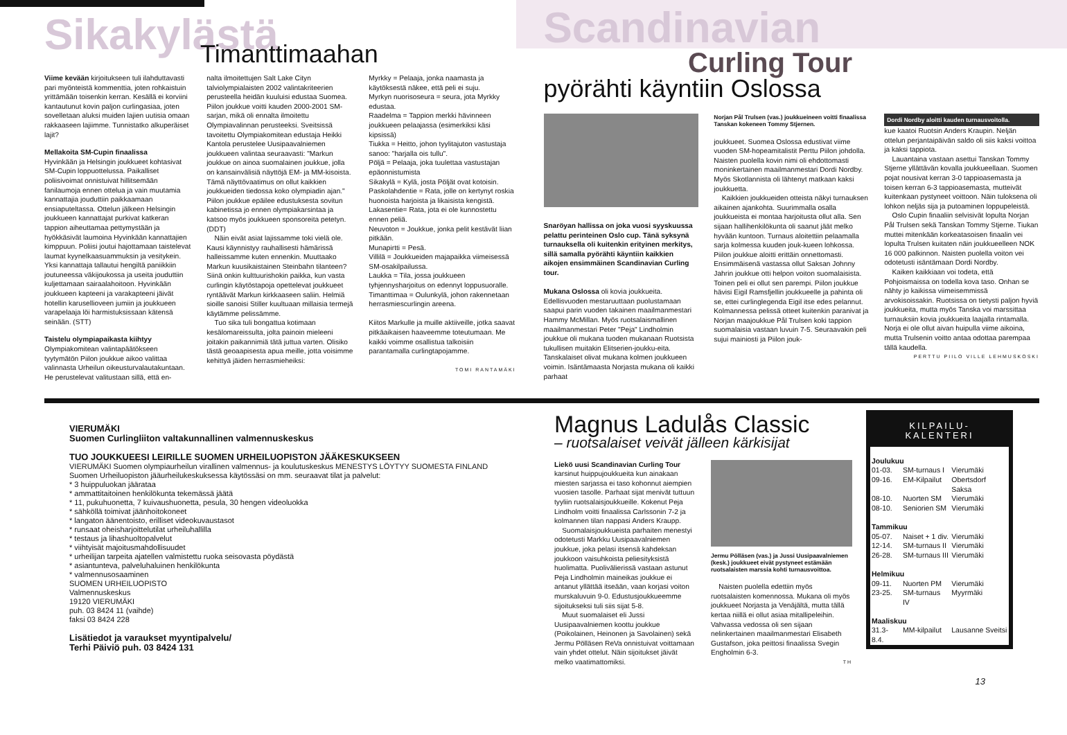Sikakylästä
Timanttimaahan
Viime kevään kirjoitukseen tuli ilahduttavasti pari myönteistä kommenttia, joten rohkaistuin yrittämään toisenkin kerran. Kesällä ei korviini kantautunut kovin paljon curlingasiaa, joten sovelletaan aluksi muiden lajien uutisia omaan rakkaaseen lajiimme. Tunnistatko alkuperäiset lajit?
Mellakoita SM-Cupin finaalissa
Hyvinkään ja Helsingin joukkueet kohtasivat SM-Cupin loppuottelussa. Paikalliset poliisivoimat onnistuivat hillitsemään fanilaumoja ennen ottelua ja vain muutamia kannattajia jouduttiin paikkaamaan ensiaputeltassa. Ottelun jälkeen Helsingin joukkueen kannattajat purkivat katkeran tappion aiheuttamaa pettymystään ja hyökkäsivät laumoina Hyvinkään kannattajien kimppuun. Poliisi joutui hajottamaan taistelevat laumat kyynelkaasuammuksin ja vesitykein. Yksi kannattaja tallautui hengiltä paniikkiin joutuneessa väkijoukossa ja useita jouduttiin kuljettamaan sairaalahoitoon. Hyvinkään joukkueen kapteeni ja varakapteeni jäivät hotellin karusellioveen jumiin ja joukkueen varapelaaja löi harmistuksissaan kätensä seinään. (STT)
Taistelu olympiapaikasta kiihtyy
Olympiakomitean valintapäätökseen tyytymätön Piilon joukkue aikoo valittaa valinnasta Urheilun oikeusturvalautakuntaan. He perustelevat valitustaan sillä, että en-
nalta ilmoitettujen Salt Lake Cityn talviolympialaisten 2002 valintakriteerien perusteella heidän kuuluisi edustaa Suomea. Piilon joukkue voitti kauden 2000-2001 SM-sarjan, mikä oli ennalta ilmoitettu Olympiavalinnan perusteeksi. Sveitsissä tavoitettu Olympiakomitean edustaja Heikki Kantola perustelee Uusipaavalniemen joukkueen valintaa seuraavasti: "Markun joukkue on ainoa suomalainen joukkue, jolla on kansainvälisiä näyttöjä EM- ja MM-kisoista. Tämä näyttövaatimus on ollut kaikkien joukkueiden tiedossa koko olympiadin ajan." Piilon joukkue epäilee edustuksesta sovitun kabinetissa jo ennen olympiakarsintaa ja katsoo myös joukkueen sponsoreita petetyn. (DDT)
Näin eivät asiat lajissamme toki vielä ole. Kausi käynnistyy rauhallisesti hämärissä halleissamme kuten ennenkin. Muuttaako Markun kuusikaistainen Steinbahn tilanteen? Siinä onkin kulttuurishokin paikka, kun vasta curlingin käytöstapoja opettelevat joukkueet ryntäävät Markun kirkkaaseen saliin. Helmiä sioille sanoisi Stiller kuultuaan millaisia termejä käytämme pelissämme.
Tuo sika tuli bongattua kotimaan kesälomareissulta, jolta painoin mieleeni joitakin paikannimiä tätä juttua varten. Olisiko tästä geoaapisesta apua meille, jotta voisimme kehittyä jäiden herrasmieheiksi:
Myrkky = Pelaaja, jonka naamasta ja käytöksestä näkee, että peli ei suju.
Myrkyn nuorisoseura = seura, jota Myrkky edustaa.
Raadelma = Tappion merkki hävinneen joukkueen pelaajassa (esimerkiksi käsi kipsissä)
Tiukka = Heitto, johon tyylitajuton vastustaja sanoo: "harjalla ois tullu".
Pöljä = Pelaaja, joka tuulettaa vastustajan epäonnistumista
Sikakylä = Kylä, josta Pöljät ovat kotoisin.
Paskolahdentie = Rata, jolle on kertynyt roskia huonoista harjoista ja likaisista kengistä.
Lakasentie= Rata, jota ei ole kunnostettu ennen peliä.
Neuvoton = Joukkue, jonka pelit kestävät liian pitkään.
Munapirtti = Pesä.
Villilä = Joukkueiden majapaikka viimeisessä SM-osakilpailussa.
Laukka = Tila, jossa joukkueen tyhjennysharjoitus on edennyt loppusuoralle.
Timanttimaa = Oulunkylä, johon rakennetaan herrasmiescurlingin areena.
Kiitos Markulle ja muille aktiiveille, jotka saavat pitkäaikaisen haaveemme toteutumaan. Me kaikki voimme osallistua talkoisiin parantamalla curlingtapojamme.
TOMI RANTAMÄKI
Scandinavian
Curling Tour
pyörähti käyntiin Oslossa
Snaröyan hallissa on joka vuosi syyskuussa pelattu perinteinen Oslo cup. Tänä syksynä turnauksella oli kuitenkin erityinen merkitys, sillä samalla pyörähti käyntiin kaikkien aikojen ensimmäinen Scandinavian Curling tour.
Mukana Oslossa oli kovia joukkueita. Edellisvuoden mestaruuttaan puolustamaan saapui parin vuoden takainen maailmanmestari Hammy McMillan. Myös ruotsalaismallinen maailmanmestari Peter "Peja" Lindholmin joukkue oli mukana tuoden mukanaan Ruotsista tukullisen muitakin Elitserien-joukku-eita. Tanskalaiset olivat mukana kolmen joukkueen voimin. Isäntämaasta Norjasta mukana oli kaikki parhaat
Norjan Pål Trulsen (vas.) joukkueineen voitti finaalissa Tanskan kokeneen Tommy Stjernen.
joukkueet. Suomea Oslossa edustivat viime vuoden SM-hopeamitalistit Perttu Piilon johdolla. Naisten puolella kovin nimi oli ehdottomasti moninkertainen maailmanmestari Dordi Nordby. Myös Skotlannista oli lähtenyt matkaan kaksi joukkuetta.
Kaikkien joukkueiden otteista näkyi turnauksen aikainen ajankohta. Suurimmalla osalla joukkueista ei montaa harjoitusta ollut alla. Sen sijaan hallihenkilökunta oli saanut jäät melko hyvään kuntoon. Turnaus aloitettiin pelaamalla sarja kolmessa kuuden jouk-kueen lohkossa. Piilon joukkue aloitti erittäin onnettomasti. Ensimmäisenä vastassa ollut Saksan Johnny Jahrin joukkue otti helpon voiton suomalaisista. Toinen peli ei ollut sen parempi. Piilon joukkue hävisi Eigil Ramsfjellin joukkueelle ja pahinta oli se, ettei curlinglegenda Eigil itse edes pelannut. Kolmannessa pelissä otteet kuitenkin paranivat ja Norjan maajoukkue Pål Trulsen koki tappion suomalaisia vastaan luvuin 7-5. Seuraavakin peli sujui mainiosti ja Piilon jouk-
Dordi Nordby aloitti kauden turnausvoitolla.
kue kaatoi Ruotsin Anders Kraupin. Neljän ottelun perjantaipäivän saldo oli siis kaksi voittoa ja kaksi tappiota.
Lauantaina vastaan asettui Tanskan Tommy Stjerne yllättävän kovalla joukkueellaan. Suomen pojat nousivat kerran 3-0 tappioasemasta ja toisen kerran 6-3 tappioasemasta, mutteivät kuitenkaan pystyneet voittoon. Näin tuloksena oli lohkon neljäs sija ja putoaminen loppupeleistä.
Oslo Cupin finaaliin selvisivät lopulta Norjan Pål Trulsen sekä Tanskan Tommy Stjerne. Tiukan muttei mitenkään korkeatasoisen finaalin vei lopulta Trulsen kuitaten näin joukkueelleen NOK 16 000 palkinnon. Naisten puolella voiton vei odotetusti isäntämaan Dordi Nordby.
Kaiken kaikkiaan voi todeta, että Pohjoismaissa on todella kova taso. Onhan se nähty jo kaikissa viimeisemmissä arvokisoissakin. Ruotsissa on tietysti paljon hyviä joukkueita, mutta myös Tanska voi marssittaa turnauksiin kovia joukkueita laajalla rintamalla. Norja ei ole ollut aivan huipulla viime aikoina, mutta Trulsenin voitto antaa odottaa parempaa tällä kaudella.
PERTTU PIILO VILLE LEHMUSKOSKI
VIERUMÄKI
Suomen Curlingliiton valtakunnallinen valmennuskeskus
TUO JOUKKUEESI LEIRILLE SUOMEN URHEILUOPISTON JÄÄKESKUKSEEN
VIERUMÄKI Suomen olympiaurheilun virallinen valmennus- ja koulutuskeskus MENESTYS LÖYTYY SUOMESTA FINLAND
Suomen Urheiluopiston jääurheilukeskuksessa käytössäsi on mm. seuraavat tilat ja palvelut:
* 3 huippuluokan jäärataa
* ammattitaitoinen henkilökunta tekemässä jäätä
* 11, pukuhuonetta, 7 kuivaushuonetta, pesula, 30 hengen videoluokka
* sähköllä toimivat jäänhoitokoneet
* langaton äänentoisto, erilliset videokuvaustasot
* runsaat oheisharjoittelutilat urheiluhallilla
* testaus ja lihashuoltopalvelut
* viihtyisät majoitusmahdollisuudet
* urheilijan tarpeita ajatellen valmistettu ruoka seisovasta pöydästä
* asiantunteva, palveluhaluinen henkilökunta
* valmennusosaaminen
SUOMEN URHEILUOPISTO
Valmennuskeskus
19120 VIERUMÄKI
puh. 03 8424 11 (vaihde)
faksi 03 8424 228
Lisätiedot ja varaukset myyntipalvelu/
Terhi Päiviö puh. 03 8424 131
Magnus Ladulås Classic
– ruotsalaiset veivät jälleen kärkisijat
Liekö uusi Scandinavian Curling Tour karsinut huippujoukkueita kun ainakaan miesten sarjassa ei taso kohonnut aiempien vuosien tasolle. Parhaat sijat menivät tuttuun tyyliin ruotsalaisjoukkueille. Kokenut Peja Lindholm voitti finaalissa Carlssonin 7-2 ja kolmannen tilan nappasi Anders Kraupp.
Suomalaisjoukkueista parhaiten menestyi odotetusti Markku Uusipaavalniemen joukkue, joka pelasi itsensä kahdeksan joukkoon vaisuhkoista peliesityksistä huolimatta. Puolivälierissä vastaan astunut Peja Lindholmin maineikas joukkue ei antanut yllättää itseään, vaan korjasi voiton murskaluvuin 9-0. Edustusjoukkueemme sijoitukseksi tuli siis sijat 5-8.
Muut suomalaiset eli Jussi Uusipaavalniemen koottu joukkue (Poikolainen, Heinonen ja Savolainen) sekä Jermu Pölläsen ReVa onnistuivat voittamaan vain yhdet ottelut. Näin sijoitukset jäivät melko vaatimattomiksi.
Jermu Pölläsen (vas.) ja Jussi Uusipaavalniemen (kesk.) joukkueet eivät pystyneet estämään ruotsalaisten marssia kohti turnausvoittoa.
Naisten puolella edettiin myös ruotsalaisten komennossa. Mukana oli myös joukkueet Norjasta ja Venäjältä, mutta tällä kertaa niillä ei ollut asiaa mitallipeleihin. Vahvassa vedossa oli sen sijaan nelinkertainen maailmanmestari Elisabeth Gustafson, joka peittosi finaalissa Svegin Engholmin 6-3.
TH
KILPAILU-
KALENTERI
| Joulukuu | | |
| 01-03. | SM-turnaus I | Vierumäki |
| 09-16. | EM-Kilpailut | Obertsdorf Saksa |
| 08-10. | Nuorten SM | Vierumäki |
| 08-10. | Seniorien SM | Vierumäki |
| Tammikuu | | |
| 05-07. | Naiset + 1 div. | Vierumäki |
| 12-14. | SM-turnaus II | Vierumäki |
| 26-28. | SM-turnaus III | Vierumäki |
| Helmikuu | | |
| 09-11. | Nuorten PM | Vierumäki |
| 23-25. | SM-turnaus IV | Myyrmäki |
| Maaliskuu | | |
| 31.3-8.4. | MM-kilpailut | Lausanne Sveitsi |
13